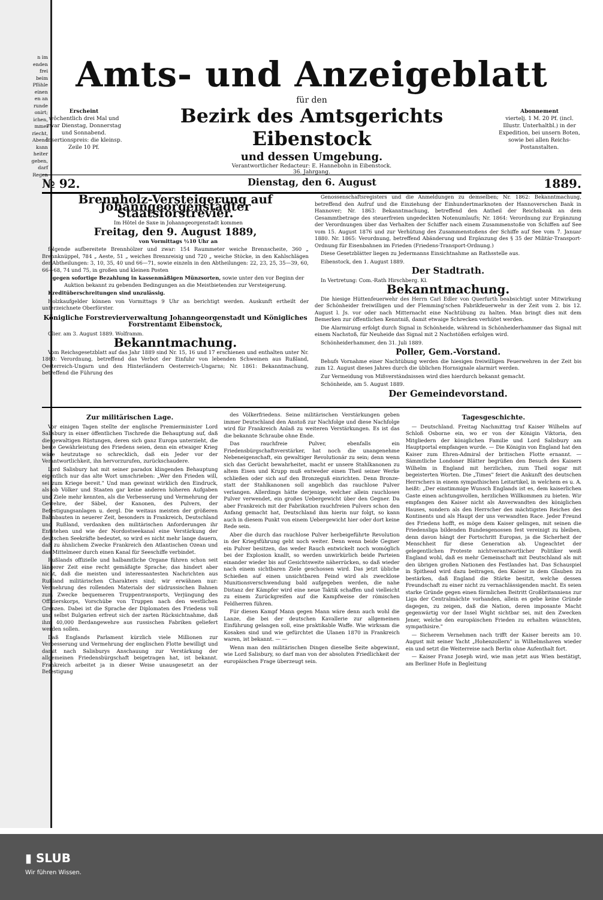n im
enden
frei
beim
Pfähle
einen
en an
runde
onirt;
ichen,
mmel
riecht,
Abend
kann
heiter
geben,
darf
Regen
Amts- und Anzeigeblatt
Erscheint
wöchentlich drei Mal und zwar Dienstag, Donnerstag und Sonnabend. Insertionspreis: die kleinsp. Zeile 10 Pf.
für den
Bezirk des Amtsgerichts Eibenstock
und dessen Umgebung.
Abonnement
viertelj. 1 M. 20 Pf. (incl. Illustr. Unterhaltbl.) in der Expedition, bei unsern Boten, sowie bei allen Reichs-Postanstalten.
Verantwortlicher Redacteur: E. Hannebohn in Eibenstock.
36. Jahrgang.
№ 92. Dienstag, den 6. August 1889.
Brennholz-Versteigerung auf Johanngeorgenstädter Staatsforstrevier.
Im Hôtel de Saxe in Johanngeorgenstadt kommen
Freitag, den 9. August 1889,
von Vormittags ½10 Uhr an
folgende aufbereitete Brennhölzer und zwar: 154 Raummeter weiche Brennscheite, 360 „ Brennknüppel, 784 „ Aeste, 51 „ weiches Brennreisig und 720 „ weiche Stöcke, in den Kahlschlägen der Abtheilungen: 3, 10, 35, 40 und 66—71, sowie einzeln in den Abtheilungen: 22, 23, 25, 35—39, 60, 66—68, 74 und 75, in großen und kleinen Posten
gegen sofortige Bezahlung in kassenmäßigen Münzsorten, sowie unter den vor Beginn der Auktion bekannt zu gebenden Bedingungen an die Meistbietenden zur Versteigerung.
Kreditüberschreitungen sind unzulässig.
Holzkaufgelder können von Vormittags 9 Uhr an berichtigt werden. Auskunft ertheilt der unterzeichnete Oberförster.
Königliche Forstrevierverwaltung Johanngeorgenstadt und Königliches Forstrentamt Eibenstock,
Glier. am 3. August 1889. Wolframm.
Bekanntmachung.
Vom Reichsgesetzblatt auf das Jahr 1889 sind Nr. 15, 16 und 17 erschienen und enthalten unter Nr. 1860: Verordnung, betreffend das Verbot der Einfuhr von lebenden Schweinen aus Rußland, Oesterreich-Ungarn und den Hinterländern Oesterreich-Ungarns; Nr. 1861: Bekanntmachung, betreffend die Führung des
Genossenschaftsregisters und die Anmeldungen zu demselben; Nr. 1862: Bekanntmachung, betreffend den Aufruf und die Einziehung der Einhundertmarknoten der Hannoverschen Bank in Hannover; Nr. 1863: Bekanntmachung, betreffend den Antheil der Reichsbank an dem Gesammtbetrage des steuerfreien ungedeckten Notenumlaufs; Nr. 1864: Verordnung zur Ergänzung der Verordnungen über das Verhalten der Schiffer nach einem Zusammenstoße von Schiffen auf See vom 15. August 1876 und zur Verhütung des Zusammenstoßens der Schiffe auf See vom 7. Januar 1880. Nr. 1865: Verordnung, betreffend Abänderung und Ergänzung des § 35 der Militär-Transport-Ordnung für Eisenbahnen im Frieden (Friedens-Transport-Ordnung.)
Diese Gesetzblätter liegen zu Jedermanns Einsichtnahme an Rathsstelle aus.
Eibenstock, den 1. August 1889.
Der Stadtrath.
In Vertretung: Com.-Rath Hirschberg. Kl.
Bekanntmachung.
Die hiesige Hüttenfeuerwehr des Herrn Carl Edler von Querfurth beabsichtigt unter Mitwirkung der Schönheider freiwilligen und der Flemming'schen Fabrikfeuerwehr in der Zeit vom 2. bis 12. August l. Js. vor oder nach Mitternacht eine Nachtübung zu halten. Man bringt dies mit dem Bemerken zur öffentlichen Kenntniß, damit etwaige Schrecken verhütet werden.
Die Alarmirung erfolgt durch Signal in Schönheide, während in Schönheiderhammer das Signal mit einem Nachstoß, für Neuheide das Signal mit 2 Nachstößen erfolgen wird.
Schönheiderhammer, den 31. Juli 1889.
Poller, Gem.-Vorstand.
Behufs Vornahme einer Nachtübung werden die hiesigen freiwilligen Feuerwehren in der Zeit bis zum 12. August dieses Jahres durch die üblichen Hornsignale alarmirt werden.
Zur Vermeidung von Mißverständnissen wird dies hierdurch bekannt gemacht.
Schönheide, am 5. August 1889.
Der Gemeindevorstand.
Zur militärischen Lage.
Vor einigen Tagen stellte der englische Premierminister Lord Salisbury in einer öffentlichen Tischrede die Behauptung auf, daß die gewaltigen Rüstungen, deren sich ganz Europa unterzieht, die beste Gewährleistung des Friedens seien, denn ein etwaiger Krieg wäre heutzutage so schrecklich, daß ein Jeder vor der Verantwortlichkeit, ihn hervorzurufen, zurückschaudere.
Lord Salisbury hat mit seiner paradox klingenden Behauptung eigentlich nur das alte Wort umschrieben: „Wer den Frieden will, sei zum Kriege bereit." Und man gewinnt wirklich den Eindruck, als ob Völker und Staaten gar keine anderen höheren Aufgaben und Ziele mehr kennten, als die Verbesserung und Vermehrung der Gewehre, der Säbel, der Kanonen, des Pulvers, der Befestigungsanlagen u. dergl. Die weitaus meisten der größeren Bahnbauten in neuerer Zeit, besonders in Frankreich, Deutschland und Rußland, verdanken den militärischen Anforderungen ihr Entstehen und wie der Nordostseekanal eine Verstärkung der deutschen Seekräfte bedeutet, so wird es nicht mehr lange dauern, daß zu ähnlichem Zwecke Frankreich den Atlantischen Ozean und das Mittelmeer durch einen Kanal für Seeschiffe verbindet.
Rußlands offizielle und halbamtliche Organe führen schon seit längerer Zeit eine recht gemäßigte Sprache; das hindert aber nicht, daß die meisten und interessantesten Nachrichten aus Rußland militärischen Charakters sind; wir erwähnen nur: Vermehrung des rollenden Materials der südrussischen Bahnen zum Zwecke bequemeren Truppentransports, Verjüngung des Offizierskorps, Vorschübe von Truppen nach den westlichen Grenzen. Dabei ist die Sprache der Diplomaten des Friedens voll und selbst Bulgarien erfreut sich der zarten Rücksichtnahme, daß ihm 40,000 Berdangewehre aus russischen Fabriken geliefert werden sollen.
Daß Englands Parlament kürzlich viele Millionen zur Verbesserung und Vermehrung der englischen Flotte bewilligt und damit nach Salisburys Anschauung zur Verstärkung der allgemeinen Friedensbürgschaft beigetragen hat, ist bekannt. Frankreich arbeitet ja in dieser Weise unausgesetzt an der Befestigung
des Völkerfriedens. Seine militärischen Verstärkungen geben immer Deutschland den Anstoß zur Nachfolge und diese Nachfolge wird für Frankreich Anlaß zu weiteren Verstärkungen. Es ist das die bekannte Schraube ohne Ende.
Das rauchfreie Pulver, ebenfalls ein Friedensbürgschaftsverstärker, hat noch die unangenehme Nebeneigenschaft, ein gewaltiger Revolutionär zu sein; denn wenn sich das Gerücht bewahrheitet, macht er unsere Stahlkanonen zu altem Eisen und Krupp muß entweder einen Theil seiner Werke schließen oder sich auf den Bronzeguß einrichten. Denn Bronze- statt der Stahlkanonen soll angeblich das rauchlose Pulver verlangen. Allerdings hätte derjenige, welcher allein rauchloses Pulver verwendet, ein großes Uebergewicht über den Gegner. Da aber Frankreich mit der Fabrikation rauchfreien Pulvers schon den Anfang gemacht hat, Deutschland ihm hierin nur folgt, so kann auch in diesem Punkt von einem Uebergewicht hier oder dort keine Rede sein.
Aber die durch das rauchlose Pulver herbeigeführte Revolution in der Kriegsführung geht noch weiter. Denn wenn beide Gegner ein Pulver besitzen, das weder Rauch entwickelt noch womöglich bei der Explosion knallt, so werden unwirkürlich beide Parteien einander wieder bis auf Gesichtsweite näherrücken, so daß wieder nach einem sichtbaren Ziele geschossen wird. Das jetzt übliche Schießen auf einen unsichtbaren Feind wird als zwecklose Munitionsverschwendung bald aufgegeben werden, die nahe Distanz der Kämpfer wird eine neue Taktik schaffen und vielleicht zu einem Zurückgreifen auf die Kampfweise der römischen Feldherren führen.
Für diesen Kampf Mann gegen Mann wäre denn auch wohl die Lanze, die bei der deutschen Kavallerie zur allgemeinen Einführung gelangen soll, eine praktikable Waffe. Wie wirksam die Kosaken sind und wie gefürchtet die Ulanen 1870 in Frankreich waren, ist bekannt. — —
Wenn man den militärischen Dingen dieselbe Seite abgewinnt, wie Lord Salisbury, so darf man von der absoluten Friedlichkeit der europäischen Frage überzeugt sein.
Tagesgeschichte.
— Deutschland. Freitag Nachmittag traf Kaiser Wilhelm auf Schloß Osborne ein, wo er von der Königin Viktoria, den Mitgliedern der königlichen Familie und Lord Salisbury am Hauptportal empfangen wurde. — Die Königin von England hat den Kaiser zum Ehren-Admiral der britischen Flotte ernannt. — Sämmtliche Londoner Blätter begrüßen den Besuch des Kaisers Wilhelm in England mit herzlichen, zum Theil sogar mit begeisterten Worten. Die „Times" feiert die Ankunft des deutschen Herrschers in einem sympathischen Leitartikel, in welchem es u. A. heißt: „Der einstimmige Wunsch Englands ist es, dem kaiserlichen Gaste einen achtungsvollen, herzlichen Willkommen zu bieten. Wir empfangen den Kaiser nicht als Anverwandten des königlichen Hauses, sondern als den Herrscher des mächtigsten Reiches des Kontinents und als Haupt der uns verwandten Race. Jeder Freund des Friedens hofft, es möge dem Kaiser gelingen, mit seinen die Friedensliga bildenden Bundesgenossen fest vereinigt zu bleiben, denn davon hängt der Fortschritt Europas, ja die Sicherheit der Menschheit für diese Generation ab. Ungeachtet der gelegentlichen Proteste nichtverantwortlicher Politiker weiß England wohl, daß es mehr Gemeinschaft mit Deutschland als mit den übrigen großen Nationen des Festlandes hat. Das Schauspiel in Spithead wird dazu beitragen, den Kaiser in dem Glauben zu bestärken, daß England die Stärke besitzt, welche dessen Freundschaft zu einer nicht zu vernachlässigenden macht. Es seien starke Gründe gegen einen förmlichen Beitritt Großbritanniens zur Liga der Centralmächte vorhanden, allein es gebe keine Gründe dagegen, zu zeigen, daß die Nation, deren imposante Macht gegenwärtig vor der Insel Wight sichtbar sei, mit den Zwecken Jener, welche den europäischen Frieden zu erhalten wünschten, sympathisire."
— Sicherem Vernehmen nach trifft der Kaiser bereits am 10. August mit seiner Yacht „Hohenzollern" in Wilhelmshaven wieder ein und setzt die Weiterreise nach Berlin ohne Aufenthalt fort.
— Kaiser Franz Joseph wird, wie man jetzt aus Wien bestätigt, am Berliner Hofe in Begleitung
▮ SLUB
Wir führen Wissen.